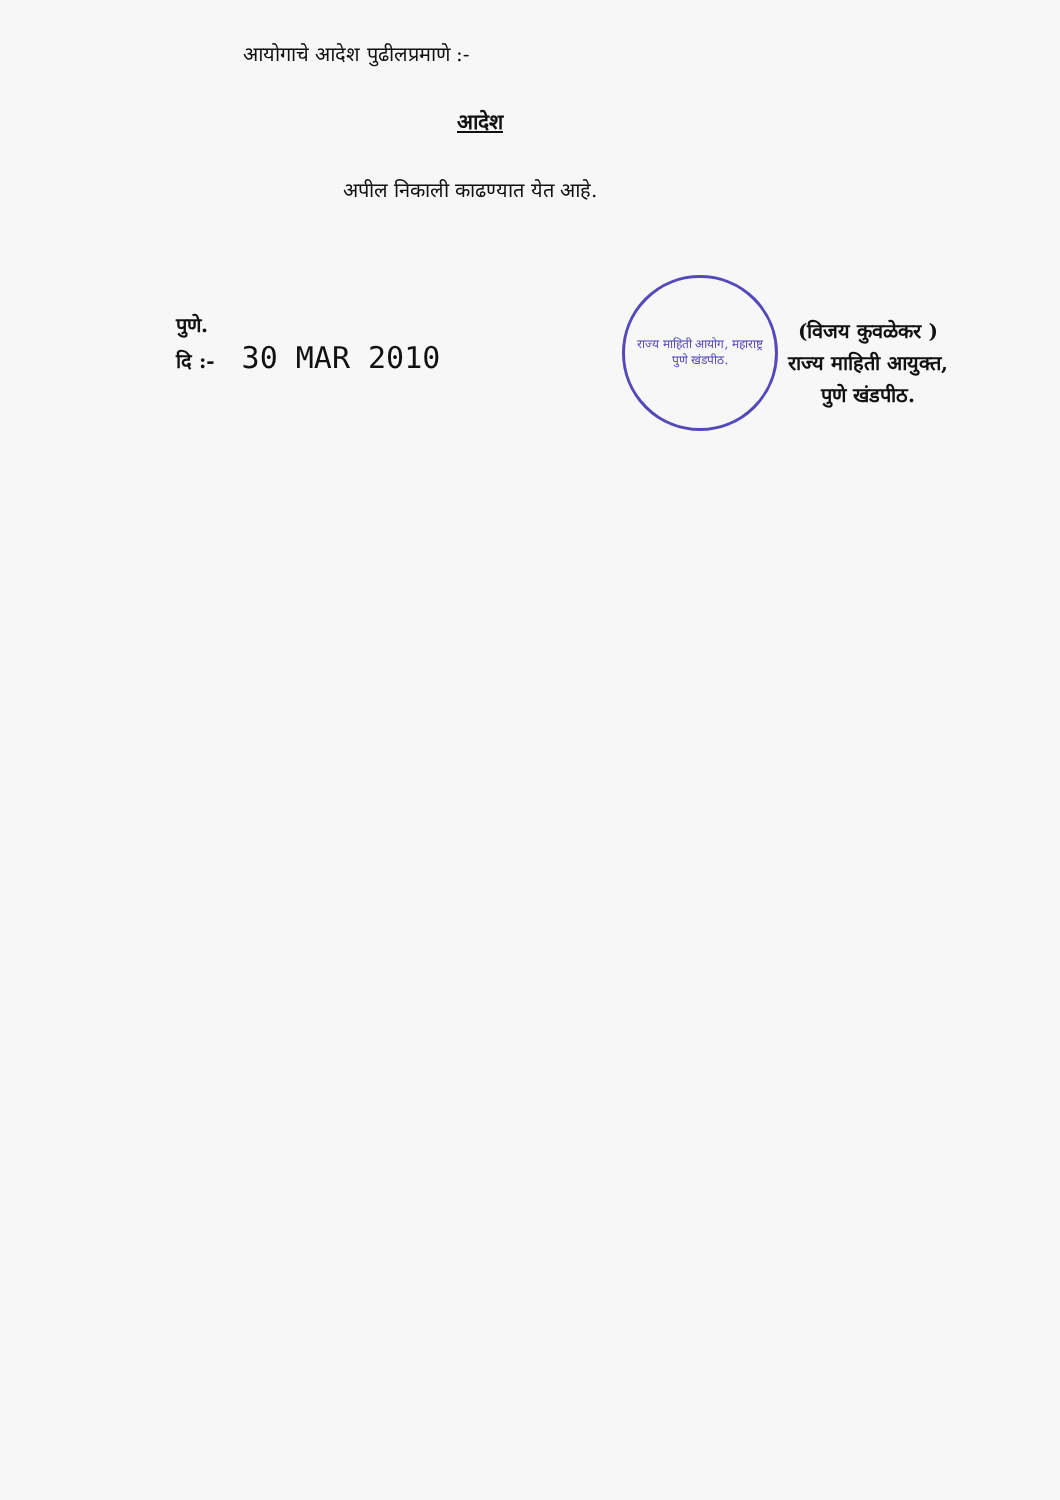आयोगाचे आदेश पुढीलप्रमाणे :-
आदेश
अपील निकाली काढण्यात येत आहे.
पुणे.
दि :- 30 MAR 2010
राज्य माहिती आयोग, महाराष्ट्र
पुणे खंडपीठ.
(विजय कुवळेकर )
राज्य माहिती आयुक्त,
पुणे खंडपीठ.